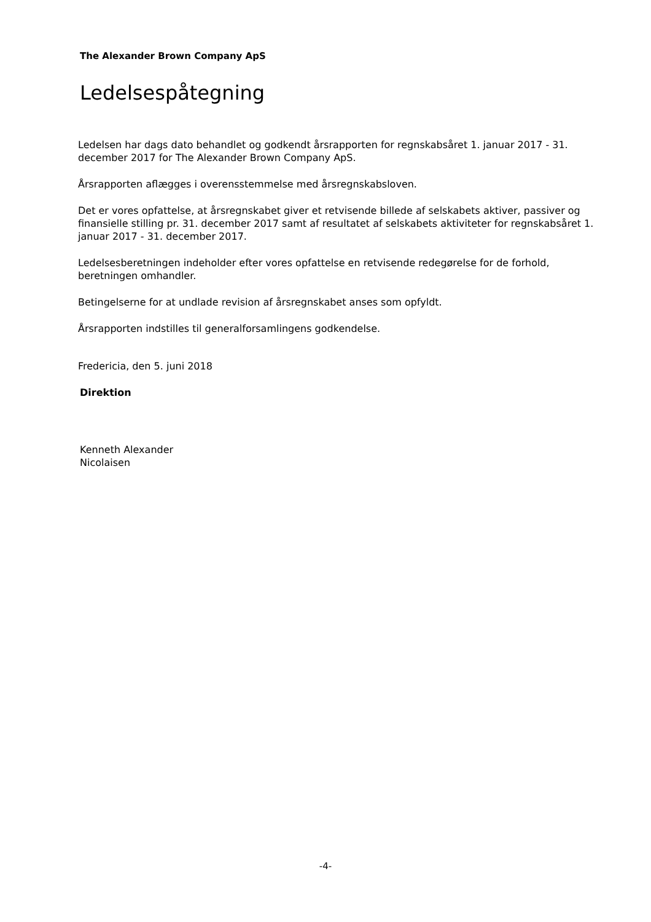The Alexander Brown Company ApS
Ledelsespåtegning
Ledelsen har dags dato behandlet og godkendt årsrapporten for regnskabsåret 1. januar 2017 - 31. december 2017 for The Alexander Brown Company ApS.
Årsrapporten aflægges i overensstemmelse med årsregnskabsloven.
Det er vores opfattelse, at årsregnskabet giver et retvisende billede af selskabets aktiver, passiver og finansielle stilling pr. 31. december 2017 samt af resultatet af selskabets aktiviteter for regnskabsåret 1. januar 2017 - 31. december 2017.
Ledelsesberetningen indeholder efter vores opfattelse en retvisende redegørelse for de forhold, beretningen omhandler.
Betingelserne for at undlade revision af årsregnskabet anses som opfyldt.
Årsrapporten indstilles til generalforsamlingens godkendelse.
Fredericia, den 5. juni 2018
Direktion
Kenneth Alexander
Nicolaisen
-4-